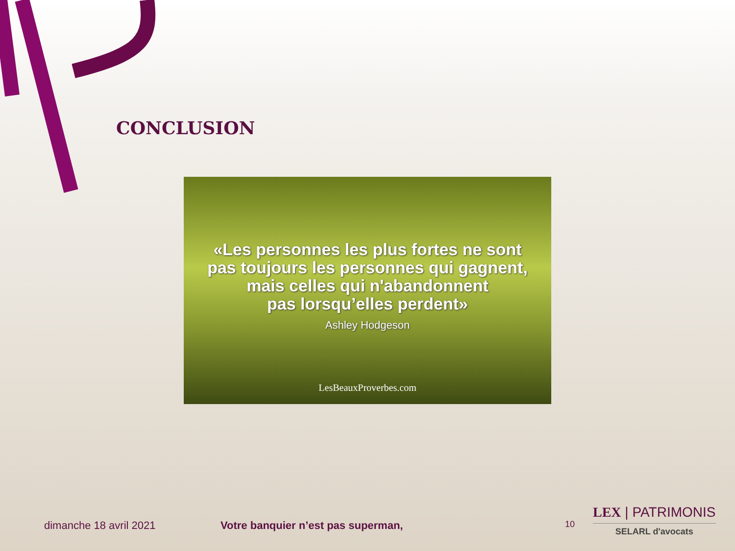CONCLUSION
«Les personnes les plus fortes ne sont
pas toujours les personnes qui gagnent,
mais celles qui n'abandonnent
pas lorsqu’elles perdent»
Ashley Hodgeson
LesBeauxProverbes.com
dimanche 18 avril 2021
Votre banquier n’est pas superman,
10
LEX | PATRIMONIS
SELARL d'avocats